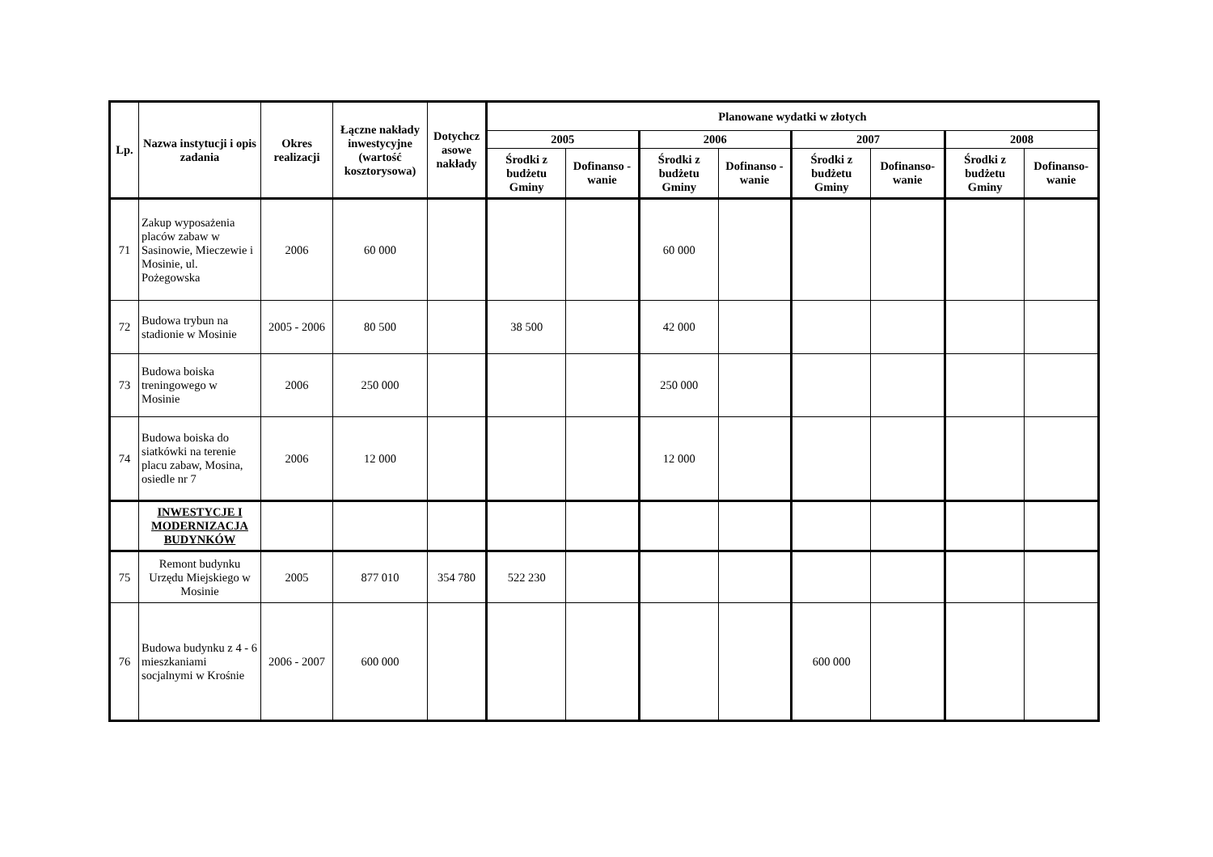| Lp. | Nazwa instytucji i opis zadania | Okres realizacji | Łączne nakłady inwestycyjne (wartość kosztorysowa) | Dotychcz asowe nakłady | Planowane wydatki w złotych | | | | | | | |
| --- | --- | --- | --- | --- | --- | --- | --- | --- | --- | --- | --- | --- |
| | | | | | 2005 | | 2006 | | 2007 | | 2008 | |
| | | | | | Środki z budżetu Gminy | Dofinanso - wanie | Środki z budżetu Gminy | Dofinanso - wanie | Środki z budżetu Gminy | Dofinanso- wanie | Środki z budżetu Gminy | Dofinanso- wanie |
| 71 | Zakup wyposażenia placów zabaw w Sasinowie, Mieczewie i Mosinie, ul. Pożegowska | 2006 | 60 000 | | | | 60 000 | | | | | |
| 72 | Budowa trybun na stadionie w Mosinie | 2005 - 2006 | 80 500 | | 38 500 | | 42 000 | | | | | |
| 73 | Budowa boiska treningowego w Mosinie | 2006 | 250 000 | | | | 250 000 | | | | | |
| 74 | Budowa boiska do siatkówki na terenie placu zabaw, Mosina, osiedle nr 7 | 2006 | 12 000 | | | | 12 000 | | | | | |
| | INWESTYCJE I MODERNIZACJA BUDYNKÓW | | | | | | | | | | | |
| 75 | Remont budynku Urzędu Miejskiego w Mosinie | 2005 | 877 010 | 354 780 | 522 230 | | | | | | | |
| 76 | Budowa budynku z 4 - 6 mieszkaniami socjalnymi w Krośnie | 2006 - 2007 | 600 000 | | | | | | 600 000 | | | |